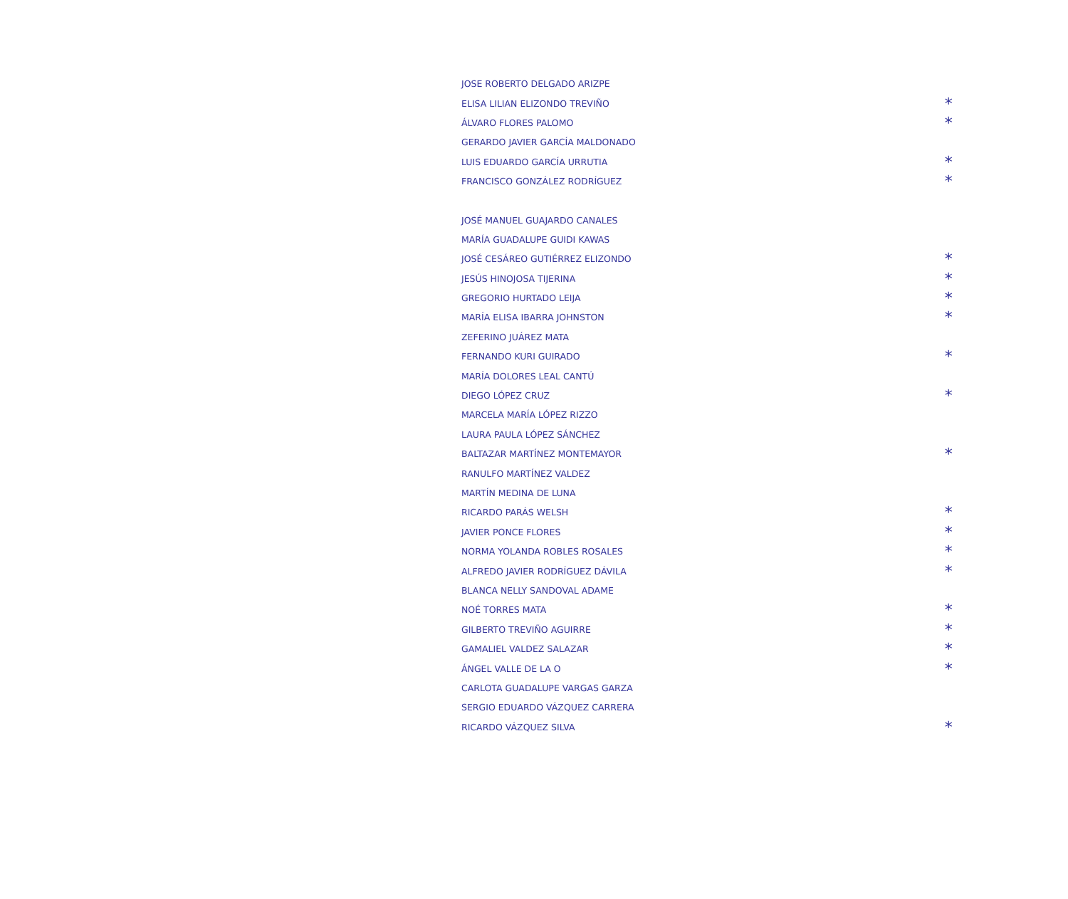| JOSE ROBERTO DELGADO ARIZPE | |
| ELISA LILIAN ELIZONDO TREVIÑO | * |
| ÁLVARO FLORES PALOMO | * |
| GERARDO JAVIER GARCÍA MALDONADO | |
| LUIS EDUARDO GARCÍA URRUTIA | * |
| FRANCISCO GONZÁLEZ RODRÍGUEZ | * |
| JOSÉ MANUEL GUAJARDO CANALES | |
| MARÍA GUADALUPE GUIDI KAWAS | |
| JOSÉ CESÁREO GUTIÉRREZ ELIZONDO | * |
| JESÚS HINOJOSA TIJERINA | * |
| GREGORIO HURTADO LEIJA | * |
| MARÍA ELISA IBARRA JOHNSTON | * |
| ZEFERINO JUÁREZ MATA | |
| FERNANDO KURI GUIRADO | * |
| MARÍA DOLORES LEAL CANTÚ | |
| DIEGO LÓPEZ CRUZ | * |
| MARCELA MARÍA LÓPEZ RIZZO | |
| LAURA PAULA LÓPEZ SÁNCHEZ | |
| BALTAZAR MARTÍNEZ MONTEMAYOR | * |
| RANULFO MARTÍNEZ VALDEZ | |
| MARTÍN MEDINA DE LUNA | |
| RICARDO PARÁS WELSH | * |
| JAVIER PONCE FLORES | * |
| NORMA YOLANDA ROBLES ROSALES | * |
| ALFREDO JAVIER RODRÍGUEZ DÁVILA | * |
| BLANCA NELLY SANDOVAL ADAME | |
| NOÉ TORRES MATA | * |
| GILBERTO TREVIÑO AGUIRRE | * |
| GAMALIEL VALDEZ SALAZAR | * |
| ÁNGEL VALLE DE LA O | * |
| CARLOTA GUADALUPE VARGAS GARZA | |
| SERGIO EDUARDO VÁZQUEZ CARRERA | |
| RICARDO VÁZQUEZ SILVA | * |